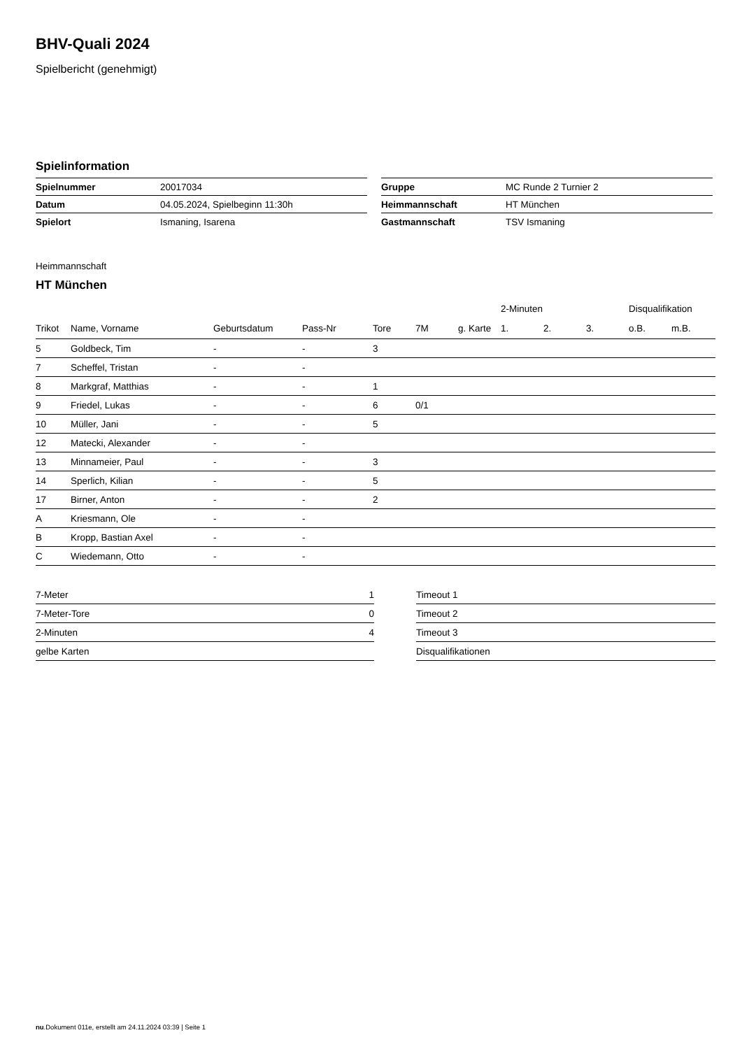BHV-Quali 2024
Spielbericht (genehmigt)
Spielinformation
| Spielnummer | 20017034 |
| Datum | 04.05.2024, Spielbeginn 11:30h |
| Spielort | Ismaning, Isarena |
| Gruppe | MC Runde 2 Turnier 2 |
| Heimmannschaft | HT München |
| Gastmannschaft | TSV Ismaning |
Heimmannschaft
HT München
| | | | | | | | | | 2-Minuten | | | Disqualifikation | |
| --- | --- | --- | --- | --- | --- | --- | --- | --- | --- | --- | --- | --- | --- |
| Trikot | Name, Vorname | Geburtsdatum | Pass-Nr | Tore | 7M | g. Karte | | | 1. | 2. | 3. | o.B. | m.B. |
| 5 | Goldbeck, Tim | - | - | 3 | | | | | | | | | |
| 7 | Scheffel, Tristan | - | - | | | | | | | | | | |
| 8 | Markgraf, Matthias | - | - | 1 | | | | | | | | | |
| 9 | Friedel, Lukas | - | - | 6 | 0/1 | | | | | | | | |
| 10 | Müller, Jani | - | - | 5 | | | | | | | | | |
| 12 | Matecki, Alexander | - | - | | | | | | | | | | |
| 13 | Minnameier, Paul | - | - | 3 | | | | | | | | | |
| 14 | Sperlich, Kilian | - | - | 5 | | | | | | | | | |
| 17 | Birner, Anton | - | - | 2 | | | | | | | | | |
| A | Kriesmann, Ole | - | - | | | | | | | | | | |
| B | Kropp, Bastian Axel | - | - | | | | | | | | | | |
| C | Wiedemann, Otto | - | - | | | | | | | | | | |
| 7-Meter | 1 |
| 7-Meter-Tore | 0 |
| 2-Minuten | 4 |
| gelbe Karten | |
| Timeout 1 |
| Timeout 2 |
| Timeout 3 |
| Disqualifikationen |
nu.Dokument 011e, erstellt am 24.11.2024 03:39 | Seite 1